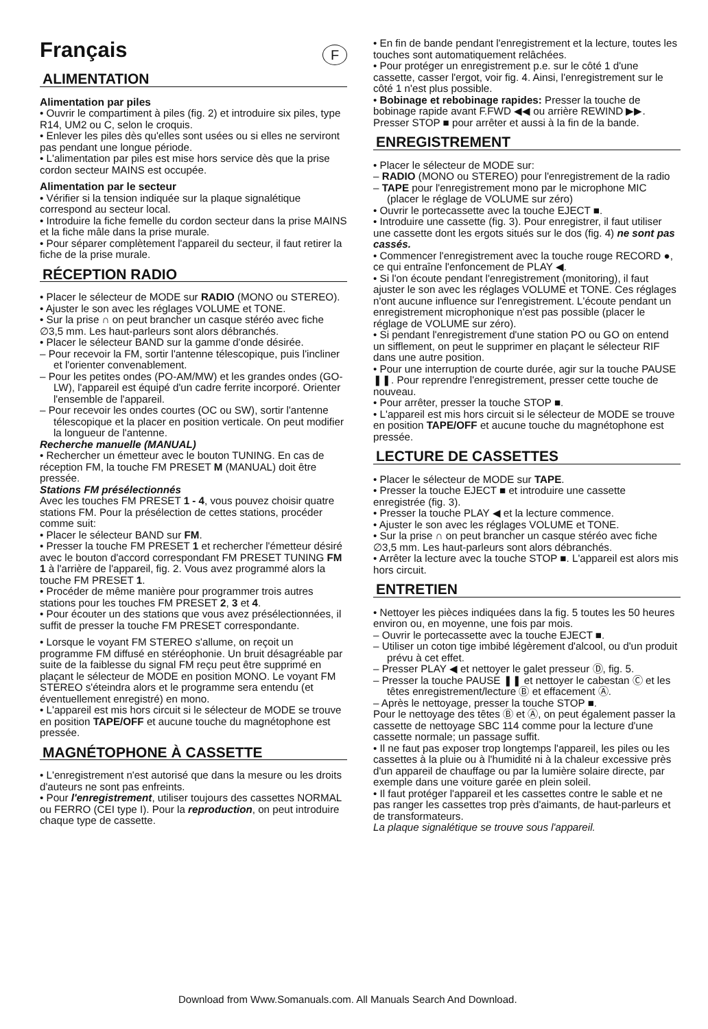Français F
ALIMENTATION
Alimentation par piles
• Ouvrir le compartiment à piles (fig. 2) et introduire six piles, type R14, UM2 ou C, selon le croquis.
• Enlever les piles dès qu'elles sont usées ou si elles ne serviront pas pendant une longue période.
• L'alimentation par piles est mise hors service dès que la prise cordon secteur MAINS est occupée.
Alimentation par le secteur
• Vérifier si la tension indiquée sur la plaque signalétique correspond au secteur local.
• Introduire la fiche femelle du cordon secteur dans la prise MAINS et la fiche mâle dans la prise murale.
• Pour séparer complètement l'appareil du secteur, il faut retirer la fiche de la prise murale.
RÉCEPTION RADIO
• Placer le sélecteur de MODE sur RADIO (MONO ou STEREO).
• Ajuster le son avec les réglages VOLUME et TONE.
• Sur la prise ∩ on peut brancher un casque stéréo avec fiche ∅3,5 mm. Les haut-parleurs sont alors débranchés.
• Placer le sélecteur BAND sur la gamme d'onde désirée.
– Pour recevoir la FM, sortir l'antenne télescopique, puis l'incliner et l'orienter convenablement.
– Pour les petites ondes (PO-AM/MW) et les grandes ondes (GO-LW), l'appareil est équipé d'un cadre ferrite incorporé. Orienter l'ensemble de l'appareil.
– Pour recevoir les ondes courtes (OC ou SW), sortir l'antenne télescopique et la placer en position verticale. On peut modifier la longueur de l'antenne.
Recherche manuelle (MANUAL)
• Rechercher un émetteur avec le bouton TUNING. En cas de réception FM, la touche FM PRESET M (MANUAL) doit être pressée.
Stations FM présélectionnés
Avec les touches FM PRESET 1 - 4, vous pouvez choisir quatre stations FM. Pour la présélection de cettes stations, procéder comme suit:
• Placer le sélecteur BAND sur FM.
• Presser la touche FM PRESET 1 et rechercher l'émetteur désiré avec le bouton d'accord correspondant FM PRESET TUNING FM 1 à l'arrière de l'appareil, fig. 2. Vous avez programmé alors la touche FM PRESET 1.
• Procéder de même manière pour programmer trois autres stations pour les touches FM PRESET 2, 3 et 4.
• Pour écouter un des stations que vous avez présélectionnées, il suffit de presser la touche FM PRESET correspondante.
• Lorsque le voyant FM STEREO s'allume, on reçoit un programme FM diffusé en stéréophonie. Un bruit désagréable par suite de la faiblesse du signal FM reçu peut être supprimé en plaçant le sélecteur de MODE en position MONO. Le voyant FM STEREO s'éteindra alors et le programme sera entendu (et éventuellement enregistré) en mono.
• L'appareil est mis hors circuit si le sélecteur de MODE se trouve en position TAPE/OFF et aucune touche du magnétophone est pressée.
MAGNÉTOPHONE À CASSETTE
• L'enregistrement n'est autorisé que dans la mesure ou les droits d'auteurs ne sont pas enfreints.
• Pour l'enregistrement, utiliser toujours des cassettes NORMAL ou FERRO (CEI type I). Pour la reproduction, on peut introduire chaque type de cassette.
• En fin de bande pendant l'enregistrement et la lecture, toutes les touches sont automatiquement relâchées.
• Pour protéger un enregistrement p.e. sur le côté 1 d'une cassette, casser l'ergot, voir fig. 4. Ainsi, l'enregistrement sur le côté 1 n'est plus possible.
• Bobinage et rebobinage rapides: Presser la touche de bobinage rapide avant F.FWD ◀◀ ou arrière REWIND ▶▶. Presser STOP ■ pour arrêter et aussi à la fin de la bande.
ENREGISTREMENT
• Placer le sélecteur de MODE sur:
– RADIO (MONO ou STEREO) pour l'enregistrement de la radio
– TAPE pour l'enregistrement mono par le microphone MIC (placer le réglage de VOLUME sur zéro)
• Ouvrir le portecassette avec la touche EJECT ■.
• Introduire une cassette (fig. 3). Pour enregistrer, il faut utiliser une cassette dont les ergots situés sur le dos (fig. 4) ne sont pas cassés.
• Commencer l'enregistrement avec la touche rouge RECORD ●, ce qui entraîne l'enfoncement de PLAY ◀.
• Si l'on écoute pendant l'enregistrement (monitoring), il faut ajuster le son avec les réglages VOLUME et TONE. Ces réglages n'ont aucune influence sur l'enregistrement. L'écoute pendant un enregistrement microphonique n'est pas possible (placer le réglage de VOLUME sur zéro).
• Si pendant l'enregistrement d'une station PO ou GO on entend un sifflement, on peut le supprimer en plaçant le sélecteur RIF dans une autre position.
• Pour une interruption de courte durée, agir sur la touche PAUSE ❚❚. Pour reprendre l'enregistrement, presser cette touche de nouveau.
• Pour arrêter, presser la touche STOP ■.
• L'appareil est mis hors circuit si le sélecteur de MODE se trouve en position TAPE/OFF et aucune touche du magnétophone est pressée.
LECTURE DE CASSETTES
• Placer le sélecteur de MODE sur TAPE.
• Presser la touche EJECT ■ et introduire une cassette enregistrée (fig. 3).
• Presser la touche PLAY ◀ et la lecture commence.
• Ajuster le son avec les réglages VOLUME et TONE.
• Sur la prise ∩ on peut brancher un casque stéréo avec fiche ∅3,5 mm. Les haut-parleurs sont alors débranchés.
• Arrêter la lecture avec la touche STOP ■. L'appareil est alors mis hors circuit.
ENTRETIEN
• Nettoyer les pièces indiquées dans la fig. 5 toutes les 50 heures environ ou, en moyenne, une fois par mois.
– Ouvrir le portecassette avec la touche EJECT ■.
– Utiliser un coton tige imbibé légèrement d'alcool, ou d'un produit prévu à cet effet.
– Presser PLAY ◀ et nettoyer le galet presseur Ⓓ, fig. 5.
– Presser la touche PAUSE ❚❚ et nettoyer le cabestan Ⓒ et les têtes enregistrement/lecture Ⓑ et effacement Ⓐ.
– Après le nettoyage, presser la touche STOP ■.
Pour le nettoyage des têtes Ⓑ et Ⓐ, on peut également passer la cassette de nettoyage SBC 114 comme pour la lecture d'une cassette normale; un passage suffit.
• Il ne faut pas exposer trop longtemps l'appareil, les piles ou les cassettes à la pluie ou à l'humidité ni à la chaleur excessive près d'un appareil de chauffage ou par la lumière solaire directe, par exemple dans une voiture garée en plein soleil.
• Il faut protéger l'appareil et les cassettes contre le sable et ne pas ranger les cassettes trop près d'aimants, de haut-parleurs et de transformateurs.
La plaque signalétique se trouve sous l'appareil.
Download from Www.Somanuals.com. All Manuals Search And Download.